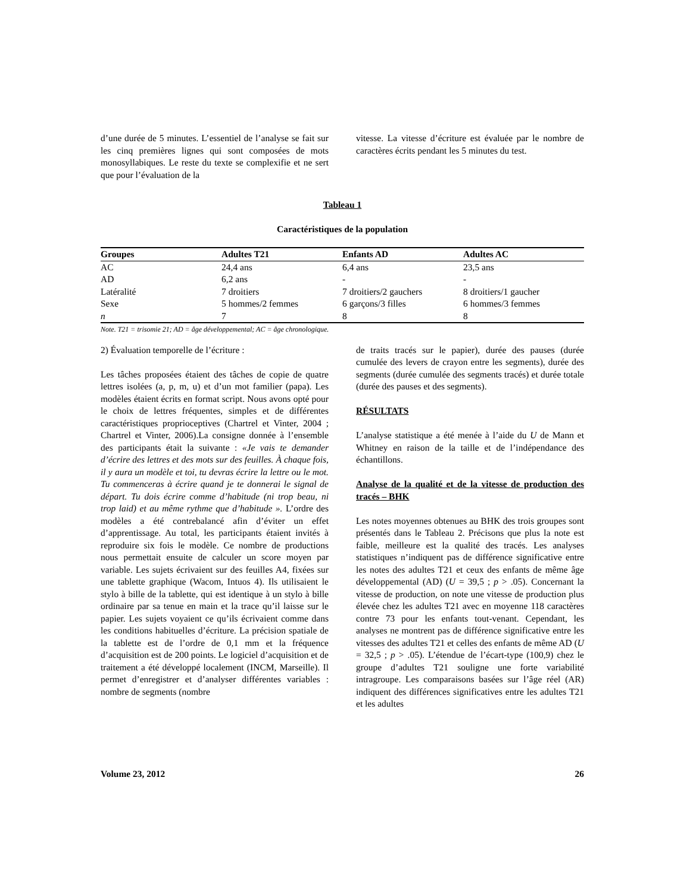d’une durée de 5 minutes. L’essentiel de l’analyse se fait sur les cinq premières lignes qui sont composées de mots monosyllabiques. Le reste du texte se complexifie et ne sert que pour l’évaluation de la
vitesse. La vitesse d’écriture est évaluée par le nombre de caractères écrits pendant les 5 minutes du test.
Tableau 1
Caractéristiques de la population
| Groupes | Adultes T21 | Enfants AD | Adultes AC |
| --- | --- | --- | --- |
| AC | 24,4 ans | 6,4 ans | 23,5 ans |
| AD | 6,2 ans | - | - |
| Latéralité | 7 droitiers | 7 droitiers/2 gauchers | 8 droitiers/1 gaucher |
| Sexe | 5 hommes/2 femmes | 6 garçons/3 filles | 6 hommes/3 femmes |
| n | 7 | 8 | 8 |
Note. T21 = trisomie 21; AD = âge développemental; AC = âge chronologique.
2) Évaluation temporelle de l’écriture :
Les tâches proposées étaient des tâches de copie de quatre lettres isolées (a, p, m, u) et d’un mot familier (papa). Les modèles étaient écrits en format script. Nous avons opté pour le choix de lettres fréquentes, simples et de différentes caractéristiques proprioceptives (Chartrel et Vinter, 2004 ; Chartrel et Vinter, 2006).La consigne donnée à l’ensemble des participants était la suivante : «Je vais te demander d’écrire des lettres et des mots sur des feuilles. À chaque fois, il y aura un modèle et toi, tu devras écrire la lettre ou le mot. Tu commenceras à écrire quand je te donnerai le signal de départ. Tu dois écrire comme d’habitude (ni trop beau, ni trop laid) et au même rythme que d’habitude ». L’ordre des modèles a été contrebalancé afin d’éviter un effet d’apprentissage. Au total, les participants étaient invités à reproduire six fois le modèle. Ce nombre de productions nous permettait ensuite de calculer un score moyen par variable. Les sujets écrivaient sur des feuilles A4, fixées sur une tablette graphique (Wacom, Intuos 4). Ils utilisaient le stylo à bille de la tablette, qui est identique à un stylo à bille ordinaire par sa tenue en main et la trace qu’il laisse sur le papier. Les sujets voyaient ce qu’ils écrivaient comme dans les conditions habituelles d’écriture. La précision spatiale de la tablette est de l’ordre de 0,1 mm et la fréquence d’acquisition est de 200 points. Le logiciel d’acquisition et de traitement a été développé localement (INCM, Marseille). Il permet d’enregistrer et d’analyser différentes variables : nombre de segments (nombre
de traits tracés sur le papier), durée des pauses (durée cumulée des levers de crayon entre les segments), durée des segments (durée cumulée des segments tracés) et durée totale (durée des pauses et des segments).
RÉSULTATS
L’analyse statistique a été menée à l’aide du U de Mann et Whitney en raison de la taille et de l’indépendance des échantillons.
Analyse de la qualité et de la vitesse de production des tracés – BHK
Les notes moyennes obtenues au BHK des trois groupes sont présentés dans le Tableau 2. Précisons que plus la note est faible, meilleure est la qualité des tracés. Les analyses statistiques n’indiquent pas de différence significative entre les notes des adultes T21 et ceux des enfants de même âge développemental (AD) (U = 39,5 ; p > .05). Concernant la vitesse de production, on note une vitesse de production plus élevée chez les adultes T21 avec en moyenne 118 caractères contre 73 pour les enfants tout-venant. Cependant, les analyses ne montrent pas de différence significative entre les vitesses des adultes T21 et celles des enfants de même AD (U = 32,5 ; p > .05). L’étendue de l’écart-type (100,9) chez le groupe d’adultes T21 souligne une forte variabilité intragroupe. Les comparaisons basées sur l’âge réel (AR) indiquent des différences significatives entre les adultes T21 et les adultes
Volume 23, 2012 26